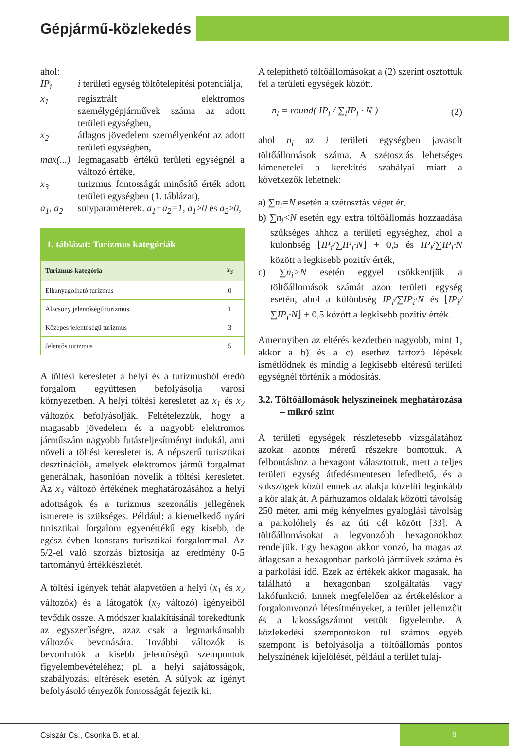Gépjármű-közlekedés
ahol:
IP<sub>i</sub> i területi egység töltőtelepítési potenciálja,
x<sub>1</sub> regisztrált elektromos személygépjárművek száma az adott területi egységben,
x<sub>2</sub> átlagos jövedelem személyenként az adott területi egységben,
max(...) legmagasabb értékű területi egységnél a változó értéke,
x<sub>3</sub> turizmus fontosságát minősítő érték adott területi egységben (1. táblázat),
a<sub>1</sub>, a<sub>2</sub> súlyparaméterek. a<sub>1</sub>+a<sub>2</sub>=1, a<sub>1</sub>≥0 és a<sub>2</sub>≥0,
| 1. táblázat: Turizmus kategóriák | |
| Turizmus kategória | x<sub>3</sub> |
| Elhanyagolható turizmus | 0 |
| Alacsony jelentőségű turizmus | 1 |
| Közepes jelentőségű turizmus | 3 |
| Jelentős turizmus | 5 |
A töltési keresletet a helyi és a turizmusból eredő forgalom együttesen befolyásolja városi környezetben. A helyi töltési keresletet az x<sub>1</sub> és x<sub>2</sub> változók befolyásolják. Feltételezzük, hogy a magasabb jövedelem és a nagyobb elektromos járműszám nagyobb futásteljesítményt indukál, ami növeli a töltési keresletet is. A népszerű turisztikai desztinációk, amelyek elektromos jármű forgalmat generálnak, hasonlóan növelik a töltési keresletet. Az x<sub>3</sub> változó értékének meghatározásához a helyi adottságok és a turizmus szezonális jellegének ismerete is szükséges. Például: a kiemelkedő nyári turisztikai forgalom egyenértékű egy kisebb, de egész évben konstans turisztikai forgalommal. Az 5/2-el való szorzás biztosítja az eredmény 0-5 tartományú értékkészletét.
A töltési igények tehát alapvetően a helyi (x<sub>1</sub> és x<sub>2</sub> változók) és a látogatók (x<sub>3</sub> változó) igényeiből tevődik össze. A módszer kialakításánál törekedtünk az egyszerűségre, azaz csak a legmarkánsabb változók bevonására. További változók is bevonhatók a kisebb jelentőségű szempontok figyelembevételéhez; pl. a helyi sajátosságok, szabályozási eltérések esetén. A súlyok az igényt befolyásoló tényezők fontosságát fejezik ki.
A telepíthető töltőállomásokat a (2) szerint osztottuk fel a területi egységek között.
n<sub>i</sub> = round( IP<sub>i</sub> / ∑<sub>i</sub>IP<sub>i</sub> · N ) (2)
ahol n<sub>i</sub> az i területi egységben javasolt töltőállomások száma. A szétosztás lehetséges kimenetelei a kerekítés szabályai miatt a következők lehetnek:
a) ∑n<sub>i</sub>=N esetén a szétosztás véget ér,
b) ∑n<sub>i</sub><N esetén egy extra töltőállomás hozzáadása szükséges ahhoz a területi egységhez, ahol a különbség ⌊IP<sub>i</sub>/∑IP<sub>i</sub>·N⌋ + 0,5 és IP<sub>i</sub>/∑IP<sub>i</sub>·N között a legkisebb pozitív érték,
c) ∑n<sub>i</sub>>N esetén eggyel csökkentjük a töltőállomások számát azon területi egység esetén, ahol a különbség IP<sub>i</sub>/∑IP<sub>i</sub>·N és ⌊IP<sub>i</sub>/∑IP<sub>i</sub>·N⌋ + 0,5 között a legkisebb pozitív érték.
Amennyiben az eltérés kezdetben nagyobb, mint 1, akkor a b) és a c) esethez tartozó lépések ismétlődnek és mindig a legkisebb eltérésű területi egységnél történik a módosítás.
3.2. Töltőállomások helyszíneinek meghatározása – mikró szint
A területi egységek részletesebb vizsgálatához azokat azonos méretű részekre bontottuk. A felbontáshoz a hexagont választottuk, mert a teljes területi egység átfedésmentesen lefedhető, és a sokszögek közül ennek az alakja közelíti leginkább a kör alakját. A párhuzamos oldalak közötti távolság 250 méter, ami még kényelmes gyaloglási távolság a parkolóhely és az úti cél között [33]. A töltőállomásokat a legvonzóbb hexagonokhoz rendeljük. Egy hexagon akkor vonzó, ha magas az átlagosan a hexagonban parkoló járművek száma és a parkolási idő. Ezek az értékek akkor magasak, ha található a hexagonban szolgáltatás vagy lakófunkció. Ennek megfelelően az értékeléskor a forgalomvonzó létesítményeket, a terület jellemzőit és a lakosságszámot vettük figyelembe. A közlekedési szempontokon túl számos egyéb szempont is befolyásolja a töltőállomás pontos helyszínének kijelölését, például a terület tulaj-
Csiszár Cs., Csonka B. et al.
9